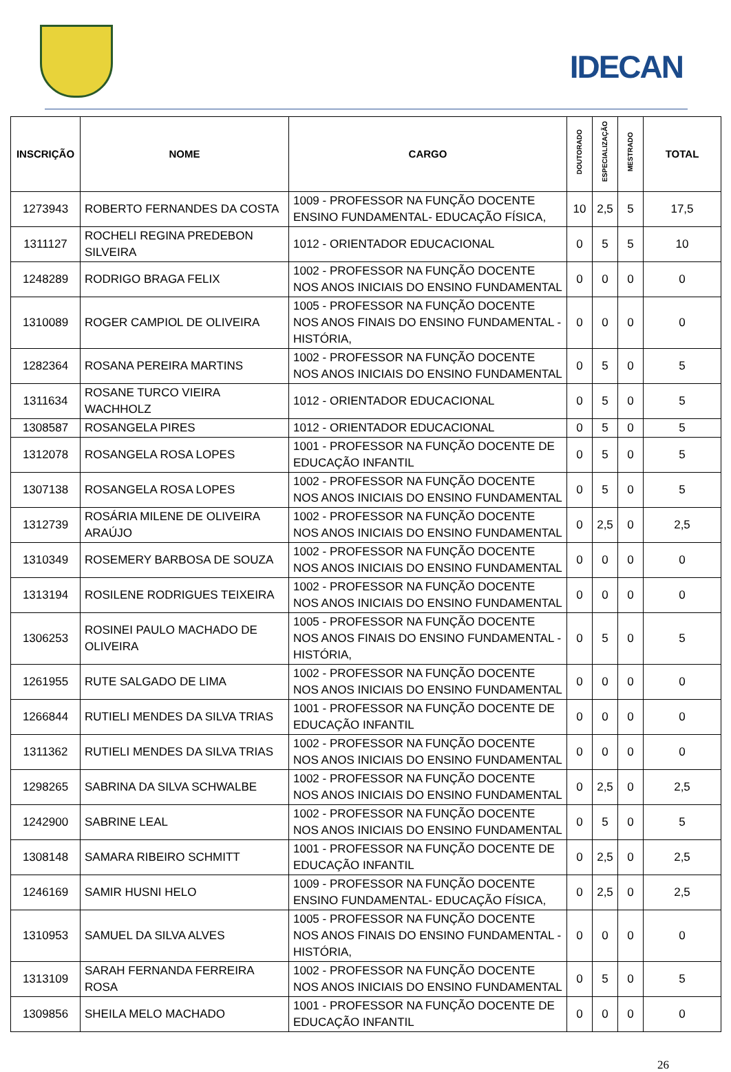IDECAN
| INSCRIÇÃO | NOME | CARGO | DOUTORADO | ESPECIALIZAÇÃO | MESTRADO | TOTAL |
| --- | --- | --- | --- | --- | --- | --- |
| 1273943 | ROBERTO FERNANDES DA COSTA | 1009 - PROFESSOR NA FUNÇÃO DOCENTE ENSINO FUNDAMENTAL- EDUCAÇÃO FÍSICA, | 10 | 2,5 | 5 | 17,5 |
| 1311127 | ROCHELI REGINA PREDEBON SILVEIRA | 1012 - ORIENTADOR EDUCACIONAL | 0 | 5 | 5 | 10 |
| 1248289 | RODRIGO BRAGA FELIX | 1002 - PROFESSOR NA FUNÇÃO DOCENTE NOS ANOS INICIAIS DO ENSINO FUNDAMENTAL | 0 | 0 | 0 | 0 |
| 1310089 | ROGER CAMPIOL DE OLIVEIRA | 1005 - PROFESSOR NA FUNÇÃO DOCENTE NOS ANOS FINAIS DO ENSINO FUNDAMENTAL - HISTÓRIA, | 0 | 0 | 0 | 0 |
| 1282364 | ROSANA PEREIRA MARTINS | 1002 - PROFESSOR NA FUNÇÃO DOCENTE NOS ANOS INICIAIS DO ENSINO FUNDAMENTAL | 0 | 5 | 0 | 5 |
| 1311634 | ROSANE TURCO VIEIRA WACHHOLZ | 1012 - ORIENTADOR EDUCACIONAL | 0 | 5 | 0 | 5 |
| 1308587 | ROSANGELA PIRES | 1012 - ORIENTADOR EDUCACIONAL | 0 | 5 | 0 | 5 |
| 1312078 | ROSANGELA ROSA LOPES | 1001 - PROFESSOR NA FUNÇÃO DOCENTE DE EDUCAÇÃO INFANTIL | 0 | 5 | 0 | 5 |
| 1307138 | ROSANGELA ROSA LOPES | 1002 - PROFESSOR NA FUNÇÃO DOCENTE NOS ANOS INICIAIS DO ENSINO FUNDAMENTAL | 0 | 5 | 0 | 5 |
| 1312739 | ROSÁRIA MILENE DE OLIVEIRA ARAÚJO | 1002 - PROFESSOR NA FUNÇÃO DOCENTE NOS ANOS INICIAIS DO ENSINO FUNDAMENTAL | 0 | 2,5 | 0 | 2,5 |
| 1310349 | ROSEMERY BARBOSA DE SOUZA | 1002 - PROFESSOR NA FUNÇÃO DOCENTE NOS ANOS INICIAIS DO ENSINO FUNDAMENTAL | 0 | 0 | 0 | 0 |
| 1313194 | ROSILENE RODRIGUES TEIXEIRA | 1002 - PROFESSOR NA FUNÇÃO DOCENTE NOS ANOS INICIAIS DO ENSINO FUNDAMENTAL | 0 | 0 | 0 | 0 |
| 1306253 | ROSINEI PAULO MACHADO DE OLIVEIRA | 1005 - PROFESSOR NA FUNÇÃO DOCENTE NOS ANOS FINAIS DO ENSINO FUNDAMENTAL - HISTÓRIA, | 0 | 5 | 0 | 5 |
| 1261955 | RUTE SALGADO DE LIMA | 1002 - PROFESSOR NA FUNÇÃO DOCENTE NOS ANOS INICIAIS DO ENSINO FUNDAMENTAL | 0 | 0 | 0 | 0 |
| 1266844 | RUTIELI MENDES DA SILVA TRIAS | 1001 - PROFESSOR NA FUNÇÃO DOCENTE DE EDUCAÇÃO INFANTIL | 0 | 0 | 0 | 0 |
| 1311362 | RUTIELI MENDES DA SILVA TRIAS | 1002 - PROFESSOR NA FUNÇÃO DOCENTE NOS ANOS INICIAIS DO ENSINO FUNDAMENTAL | 0 | 0 | 0 | 0 |
| 1298265 | SABRINA DA SILVA SCHWALBE | 1002 - PROFESSOR NA FUNÇÃO DOCENTE NOS ANOS INICIAIS DO ENSINO FUNDAMENTAL | 0 | 2,5 | 0 | 2,5 |
| 1242900 | SABRINE LEAL | 1002 - PROFESSOR NA FUNÇÃO DOCENTE NOS ANOS INICIAIS DO ENSINO FUNDAMENTAL | 0 | 5 | 0 | 5 |
| 1308148 | SAMARA RIBEIRO SCHMITT | 1001 - PROFESSOR NA FUNÇÃO DOCENTE DE EDUCAÇÃO INFANTIL | 0 | 2,5 | 0 | 2,5 |
| 1246169 | SAMIR HUSNI HELO | 1009 - PROFESSOR NA FUNÇÃO DOCENTE ENSINO FUNDAMENTAL- EDUCAÇÃO FÍSICA, | 0 | 2,5 | 0 | 2,5 |
| 1310953 | SAMUEL DA SILVA ALVES | 1005 - PROFESSOR NA FUNÇÃO DOCENTE NOS ANOS FINAIS DO ENSINO FUNDAMENTAL - HISTÓRIA, | 0 | 0 | 0 | 0 |
| 1313109 | SARAH FERNANDA FERREIRA ROSA | 1002 - PROFESSOR NA FUNÇÃO DOCENTE NOS ANOS INICIAIS DO ENSINO FUNDAMENTAL | 0 | 5 | 0 | 5 |
| 1309856 | SHEILA MELO MACHADO | 1001 - PROFESSOR NA FUNÇÃO DOCENTE DE EDUCAÇÃO INFANTIL | 0 | 0 | 0 | 0 |
26